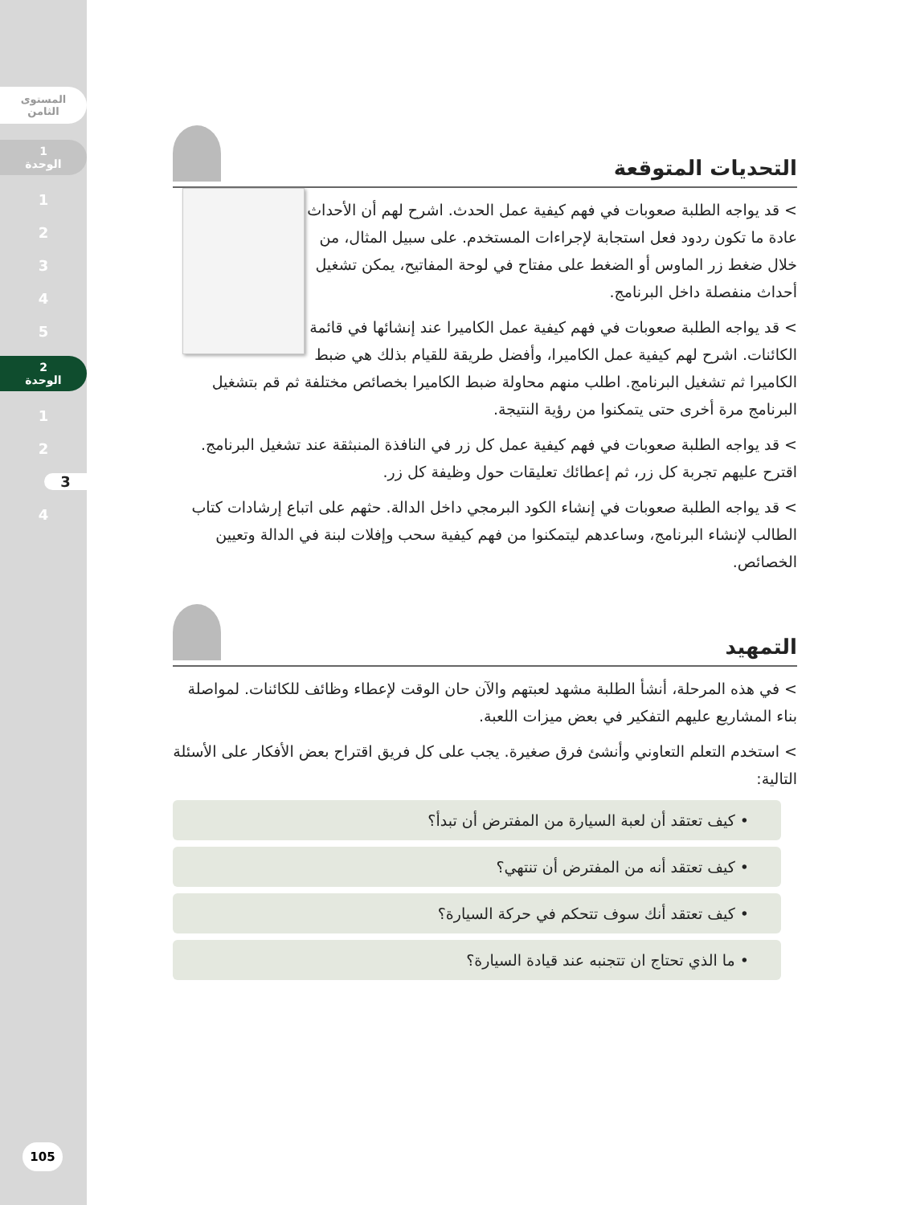المستوى
الثامن
1
الوحدة
1
2
3
4
5
2
الوحدة
1
2
3
4
105
التحديات المتوقعة
> قد يواجه الطلبة صعوبات في فهم كيفية عمل الحدث. اشرح لهم أن الأحداث عادة ما تكون ردود فعل استجابة لإجراءات المستخدم. على سبيل المثال، من خلال ضغط زر الماوس أو الضغط على مفتاح في لوحة المفاتيح، يمكن تشغيل أحداث منفصلة داخل البرنامج.
> قد يواجه الطلبة صعوبات في فهم كيفية عمل الكاميرا عند إنشائها في قائمة الكائنات. اشرح لهم كيفية عمل الكاميرا، وأفضل طريقة للقيام بذلك هي ضبط الكاميرا ثم تشغيل البرنامج. اطلب منهم محاولة ضبط الكاميرا بخصائص مختلفة ثم قم بتشغيل البرنامج مرة أخرى حتى يتمكنوا من رؤية النتيجة.
> قد يواجه الطلبة صعوبات في فهم كيفية عمل كل زر في النافذة المنبثقة عند تشغيل البرنامج. اقترح عليهم تجربة كل زر، ثم إعطائك تعليقات حول وظيفة كل زر.
> قد يواجه الطلبة صعوبات في إنشاء الكود البرمجي داخل الدالة. حثهم على اتباع إرشادات كتاب الطالب لإنشاء البرنامج، وساعدهم ليتمكنوا من فهم كيفية سحب وإفلات لبنة في الدالة وتعيين الخصائص.
التمهيد
> في هذه المرحلة، أنشأ الطلبة مشهد لعبتهم والآن حان الوقت لإعطاء وظائف للكائنات. لمواصلة بناء المشاريع عليهم التفكير في بعض ميزات اللعبة.
> استخدم التعلم التعاوني وأنشئ فرق صغيرة. يجب على كل فريق اقتراح بعض الأفكار على الأسئلة التالية:
• كيف تعتقد أن لعبة السيارة من المفترض أن تبدأ؟
• كيف تعتقد أنه من المفترض أن تنتهي؟
• كيف تعتقد أنك سوف تتحكم في حركة السيارة؟
• ما الذي تحتاج ان تتجنبه عند قيادة السيارة؟